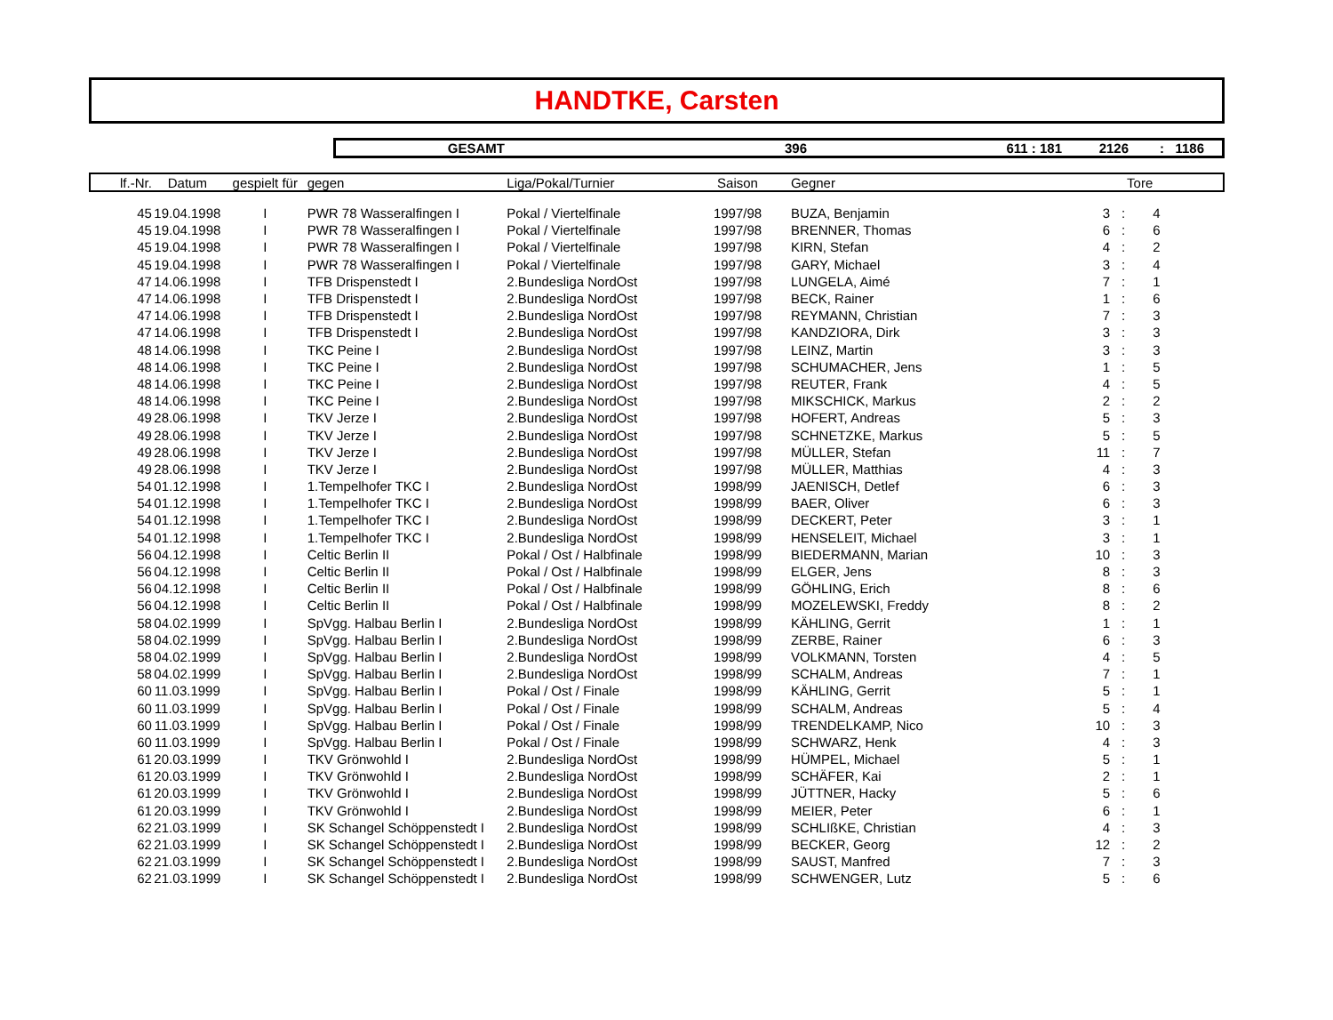HANDTKE, Carsten
GESAMT 396 611 : 181 2126: 1186
| lf.-Nr. | Datum | gespielt für | gegen | Liga/Pokal/Turnier | Saison | Gegner | Tore | | |
| --- | --- | --- | --- | --- | --- | --- | --- | --- | --- |
| 45 | 19.04.1998 | I | PWR 78 Wasseralfingen I | Pokal / Viertelfinale | 1997/98 | BUZA, Benjamin | 3 | : | 4 |
| 45 | 19.04.1998 | I | PWR 78 Wasseralfingen I | Pokal / Viertelfinale | 1997/98 | BRENNER, Thomas | 6 | : | 6 |
| 45 | 19.04.1998 | I | PWR 78 Wasseralfingen I | Pokal / Viertelfinale | 1997/98 | KIRN, Stefan | 4 | : | 2 |
| 45 | 19.04.1998 | I | PWR 78 Wasseralfingen I | Pokal / Viertelfinale | 1997/98 | GARY, Michael | 3 | : | 4 |
| 47 | 14.06.1998 | I | TFB Drispenstedt I | 2.Bundesliga NordOst | 1997/98 | LUNGELA, Aimé | 7 | : | 1 |
| 47 | 14.06.1998 | I | TFB Drispenstedt I | 2.Bundesliga NordOst | 1997/98 | BECK, Rainer | 1 | : | 6 |
| 47 | 14.06.1998 | I | TFB Drispenstedt I | 2.Bundesliga NordOst | 1997/98 | REYMANN, Christian | 7 | : | 3 |
| 47 | 14.06.1998 | I | TFB Drispenstedt I | 2.Bundesliga NordOst | 1997/98 | KANDZIORA, Dirk | 3 | : | 3 |
| 48 | 14.06.1998 | I | TKC Peine I | 2.Bundesliga NordOst | 1997/98 | LEINZ, Martin | 3 | : | 3 |
| 48 | 14.06.1998 | I | TKC Peine I | 2.Bundesliga NordOst | 1997/98 | SCHUMACHER, Jens | 1 | : | 5 |
| 48 | 14.06.1998 | I | TKC Peine I | 2.Bundesliga NordOst | 1997/98 | REUTER, Frank | 4 | : | 5 |
| 48 | 14.06.1998 | I | TKC Peine I | 2.Bundesliga NordOst | 1997/98 | MIKSCHICK, Markus | 2 | : | 2 |
| 49 | 28.06.1998 | I | TKV Jerze I | 2.Bundesliga NordOst | 1997/98 | HOFERT, Andreas | 5 | : | 3 |
| 49 | 28.06.1998 | I | TKV Jerze I | 2.Bundesliga NordOst | 1997/98 | SCHNETZKE, Markus | 5 | : | 5 |
| 49 | 28.06.1998 | I | TKV Jerze I | 2.Bundesliga NordOst | 1997/98 | MÜLLER, Stefan | 11 | : | 7 |
| 49 | 28.06.1998 | I | TKV Jerze I | 2.Bundesliga NordOst | 1997/98 | MÜLLER, Matthias | 4 | : | 3 |
| 54 | 01.12.1998 | I | 1.Tempelhofer TKC I | 2.Bundesliga NordOst | 1998/99 | JAENISCH, Detlef | 6 | : | 3 |
| 54 | 01.12.1998 | I | 1.Tempelhofer TKC I | 2.Bundesliga NordOst | 1998/99 | BAER, Oliver | 6 | : | 3 |
| 54 | 01.12.1998 | I | 1.Tempelhofer TKC I | 2.Bundesliga NordOst | 1998/99 | DECKERT, Peter | 3 | : | 1 |
| 54 | 01.12.1998 | I | 1.Tempelhofer TKC I | 2.Bundesliga NordOst | 1998/99 | HENSELEIT, Michael | 3 | : | 1 |
| 56 | 04.12.1998 | I | Celtic Berlin II | Pokal / Ost / Halbfinale | 1998/99 | BIEDERMANN, Marian | 10 | : | 3 |
| 56 | 04.12.1998 | I | Celtic Berlin II | Pokal / Ost / Halbfinale | 1998/99 | ELGER, Jens | 8 | : | 3 |
| 56 | 04.12.1998 | I | Celtic Berlin II | Pokal / Ost / Halbfinale | 1998/99 | GÖHLING, Erich | 8 | : | 6 |
| 56 | 04.12.1998 | I | Celtic Berlin II | Pokal / Ost / Halbfinale | 1998/99 | MOZELEWSKI, Freddy | 8 | : | 2 |
| 58 | 04.02.1999 | I | SpVgg. Halbau Berlin I | 2.Bundesliga NordOst | 1998/99 | KÄHLING, Gerrit | 1 | : | 1 |
| 58 | 04.02.1999 | I | SpVgg. Halbau Berlin I | 2.Bundesliga NordOst | 1998/99 | ZERBE, Rainer | 6 | : | 3 |
| 58 | 04.02.1999 | I | SpVgg. Halbau Berlin I | 2.Bundesliga NordOst | 1998/99 | VOLKMANN, Torsten | 4 | : | 5 |
| 58 | 04.02.1999 | I | SpVgg. Halbau Berlin I | 2.Bundesliga NordOst | 1998/99 | SCHALM, Andreas | 7 | : | 1 |
| 60 | 11.03.1999 | I | SpVgg. Halbau Berlin I | Pokal / Ost / Finale | 1998/99 | KÄHLING, Gerrit | 5 | : | 1 |
| 60 | 11.03.1999 | I | SpVgg. Halbau Berlin I | Pokal / Ost / Finale | 1998/99 | SCHALM, Andreas | 5 | : | 4 |
| 60 | 11.03.1999 | I | SpVgg. Halbau Berlin I | Pokal / Ost / Finale | 1998/99 | TRENDELKAMP, Nico | 10 | : | 3 |
| 60 | 11.03.1999 | I | SpVgg. Halbau Berlin I | Pokal / Ost / Finale | 1998/99 | SCHWARZ, Henk | 4 | : | 3 |
| 61 | 20.03.1999 | I | TKV Grönwohld I | 2.Bundesliga NordOst | 1998/99 | HÜMPEL, Michael | 5 | : | 1 |
| 61 | 20.03.1999 | I | TKV Grönwohld I | 2.Bundesliga NordOst | 1998/99 | SCHÄFER, Kai | 2 | : | 1 |
| 61 | 20.03.1999 | I | TKV Grönwohld I | 2.Bundesliga NordOst | 1998/99 | JÜTTNER, Hacky | 5 | : | 6 |
| 61 | 20.03.1999 | I | TKV Grönwohld I | 2.Bundesliga NordOst | 1998/99 | MEIER, Peter | 6 | : | 1 |
| 62 | 21.03.1999 | I | SK Schangel Schöppenstedt I | 2.Bundesliga NordOst | 1998/99 | SCHLIßKE, Christian | 4 | : | 3 |
| 62 | 21.03.1999 | I | SK Schangel Schöppenstedt I | 2.Bundesliga NordOst | 1998/99 | BECKER, Georg | 12 | : | 2 |
| 62 | 21.03.1999 | I | SK Schangel Schöppenstedt I | 2.Bundesliga NordOst | 1998/99 | SAUST, Manfred | 7 | : | 3 |
| 62 | 21.03.1999 | I | SK Schangel Schöppenstedt I | 2.Bundesliga NordOst | 1998/99 | SCHWENGER, Lutz | 5 | : | 6 |